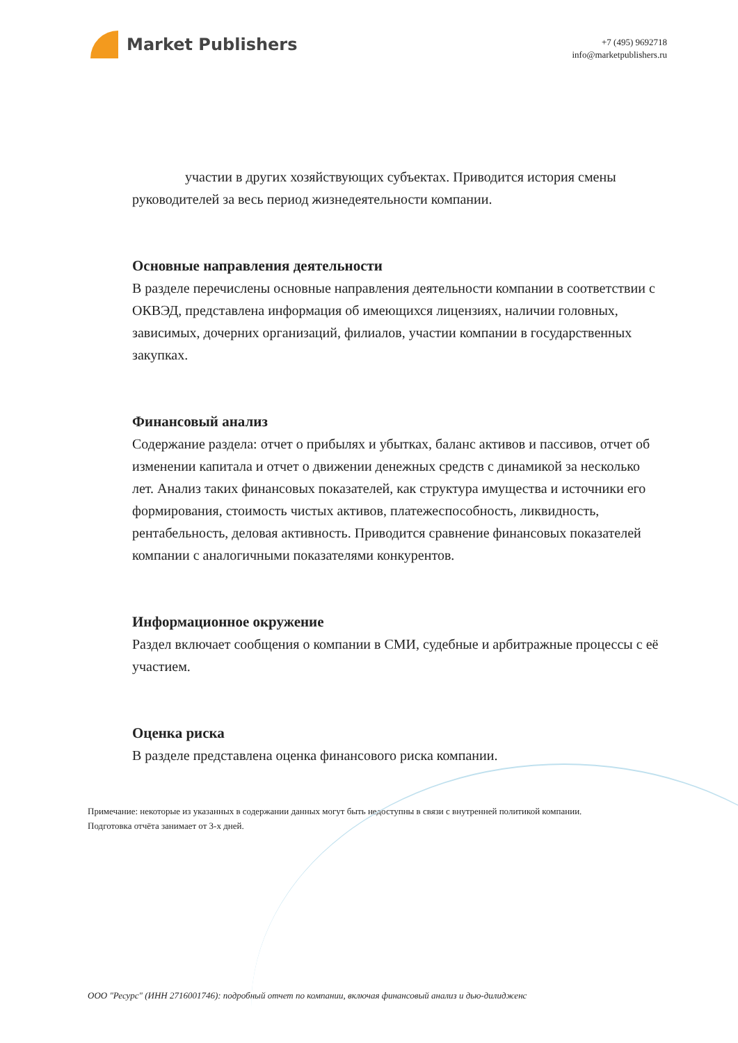Market Publishers
+7 (495) 9692718
info@marketpublishers.ru
участии в других хозяйствующих субъектах. Приводится история смены руководителей за весь период жизнедеятельности компании.
Основные направления деятельности
В разделе перечислены основные направления деятельности компании в соответствии с ОКВЭД, представлена информация об имеющихся лицензиях, наличии головных, зависимых, дочерних организаций, филиалов, участии компании в государственных закупках.
Финансовый анализ
Содержание раздела: отчет о прибылях и убытках, баланс активов и пассивов, отчет об изменении капитала и отчет о движении денежных средств с динамикой за несколько лет. Анализ таких финансовых показателей, как структура имущества и источники его формирования, стоимость чистых активов, платежеспособность, ликвидность, рентабельность, деловая активность. Приводится сравнение финансовых показателей компании с аналогичными показателями конкурентов.
Информационное окружение
Раздел включает сообщения о компании в СМИ, судебные и арбитражные процессы с её участием.
Оценка риска
В разделе представлена оценка финансового риска компании.
Примечание: некоторые из указанных в содержании данных могут быть недоступны в связи с внутренней политикой компании.
Подготовка отчёта занимает от 3-х дней.
ООО "Ресурс" (ИНН 2716001746): подробный отчет по компании, включая финансовый анализ и дью-дилидженс